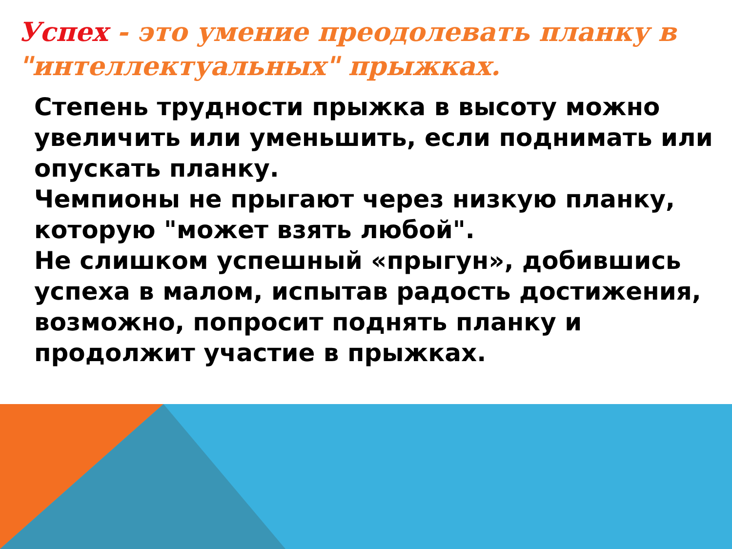Успех - это умение преодолевать планку в "интеллектуальных" прыжках.
Степень трудности прыжка в высоту можно увеличить или уменьшить, если поднимать или опускать планку.
Чемпионы не прыгают через низкую планку, которую "может взять любой".
Не слишком успешный «прыгун», добившись успеха в малом, испытав радость достижения, возможно, попросит поднять планку и продолжит участие в прыжках.